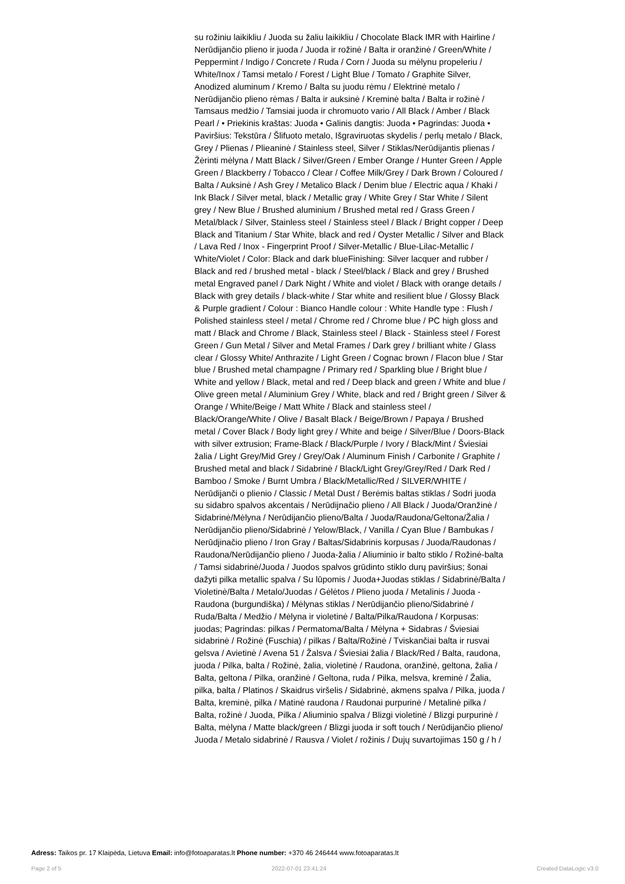su rožiniu laikikliu / Juoda su žaliu laikikliu / Chocolate Black IMR with Hairline / Nerūdijančio plieno ir juoda / Juoda ir rožinė / Balta ir oranžinė / Green/White / Peppermint / Indigo / Concrete / Ruda / Corn / Juoda su mėlynu propeleriu / White/Inox / Tamsi metalo / Forest / Light Blue / Tomato / Graphite Silver, Anodized aluminum / Kremo / Balta su juodu rėmu / Elektrinė metalo / Nerūdijančio plieno rėmas / Balta ir auksinė / Kreminė balta / Balta ir rožinė / Tamsaus medžio / Tamsiai juoda ir chromuoto vario / All Black / Amber / Black Pearl / • Priekinis kraštas: Juoda • Galinis dangtis: Juoda • Pagrindas: Juoda • Paviršius: Tekstūra / Šlifuoto metalo, Išgraviruotas skydelis / perlų metalo / Black, Grey / Plienas / Plieaninė / Stainless steel, Silver / Stiklas/Nerūdijantis plienas / Žėrinti mėlyna / Matt Black / Silver/Green / Ember Orange / Hunter Green / Apple Green / Blackberry / Tobacco / Clear / Coffee Milk/Grey / Dark Brown / Coloured / Balta / Auksinė / Ash Grey / Metalico Black / Denim blue / Electric aqua / Khaki / Ink Black / Silver metal, black / Metallic gray / White Grey / Star White / Silent grey / New Blue / Brushed aluminium / Brushed metal red / Grass Green / Metal/black / Silver, Stainless steel / Stainless steel / Black / Bright copper / Deep Black and Titanium / Star White, black and red / Oyster Metallic / Silver and Black / Lava Red / Inox - Fingerprint Proof / Silver-Metallic / Blue-Lilac-Metallic / White/Violet / Color: Black and dark blueFinishing: Silver lacquer and rubber / Black and red / brushed metal - black / Steel/black / Black and grey / Brushed metal Engraved panel / Dark Night / White and violet / Black with orange details / Black with grey details / black-white / Star white and resilient blue / Glossy Black & Purple gradient / Colour : Bianco Handle colour : White Handle type : Flush / Polished stainless steel / metal / Chrome red / Chrome blue / PC high gloss and matt / Black and Chrome / Black, Stainless steel / Black - Stainless steel / Forest Green / Gun Metal / Silver and Metal Frames / Dark grey / brilliant white / Glass clear / Glossy White/ Anthrazite / Light Green / Cognac brown / Flacon blue / Star blue / Brushed metal champagne / Primary red / Sparkling blue / Bright blue / White and yellow / Black, metal and red / Deep black and green / White and blue / Olive green metal / Aluminium Grey / White, black and red / Bright green / Silver & Orange / White/Beige / Matt White / Black and stainless steel / Black/Orange/White / Olive / Basalt Black / Beige/Brown / Papaya / Brushed metal / Cover Black / Body light grey / White and beige / Silver/Blue / Doors-Black with silver extrusion; Frame-Black / Black/Purple / Ivory / Black/Mint / Šviesiai žalia / Light Grey/Mid Grey / Grey/Oak / Aluminum Finish / Carbonite / Graphite / Brushed metal and black / Sidabrinė / Black/Light Grey/Grey/Red / Dark Red / Bamboo / Smoke / Burnt Umbra / Black/Metallic/Red / SILVER/WHITE / Nerūdijanči o plienio / Classic / Metal Dust / Berėmis baltas stiklas / Sodri juoda su sidabro spalvos akcentais / Nerūdijnačio plieno / All Black / Juoda/Oranžinė / Sidabrinė/Mėlyna / Nerūdijančio plieno/Balta / Juoda/Raudona/Geltona/Žalia / Nerūdijančio plieno/Sidabrinė / Yelow/Black, / Vanilla / Cyan Blue / Bambukas / Nerūdjinačio plieno / Iron Gray / Baltas/Sidabrinis korpusas / Juoda/Raudonas / Raudona/Nerūdijančio plieno / Juoda-žalia / Aliuminio ir balto stiklo / Rožinė-balta / Tamsi sidabrinė/Juoda / Juodos spalvos grūdinto stiklo durų paviršius; šonai dažyti pilka metallic spalva / Su lūpomis / Juoda+Juodas stiklas / Sidabrinė/Balta / Violetinė/Balta / Metalo/Juodas / Gėlėtos / Plieno juoda / Metalinis / Juoda - Raudona (burgundiška) / Mėlynas stiklas / Nerūdijančio plieno/Sidabrinė / Ruda/Balta / Medžio / Mėlyna ir violetinė / Balta/Pilka/Raudona / Korpusas: juodas; Pagrindas: pilkas / Permatoma/Balta / Mėlyna + Sidabras / Šviesiai sidabrinė / Rožinė (Fuschia) / pilkas / Balta/Rožinė / Tviskančiai balta ir rusvai gelsva / Avietinė / Avena 51 / Žalsva / Šviesiai žalia / Black/Red / Balta, raudona, juoda / Pilka, balta / Rožinė, žalia, violetinė / Raudona, oranžinė, geltona, žalia / Balta, geltona / Pilka, oranžinė / Geltona, ruda / Pilka, melsva, kreminė / Žalia, pilka, balta / Platinos / Skaidrus viršelis / Sidabrinė, akmens spalva / Pilka, juoda / Balta, kreminė, pilka / Matinė raudona / Raudonai purpurinė / Metalinė pilka / Balta, rožinė / Juoda, Pilka / Aliuminio spalva / Blizgi violetinė / Blizgi purpurinė / Balta, mėlyna / Matte black/green / Blizgi juoda ir soft touch / Nerūdijančio plieno/ Juoda / Metalo sidabrinė / Rausva / Violet / rožinis / Dujų suvartojimas 150 g / h /
Adress: Taikos pr. 17 Klaipėda, Lietuva Email: info@fotoaparatas.lt Phone number: +370 46 246444 www.fotoaparatas.lt
Page 2 of 5 2022-07-01 23:41:24 Created DataLogic v3.0